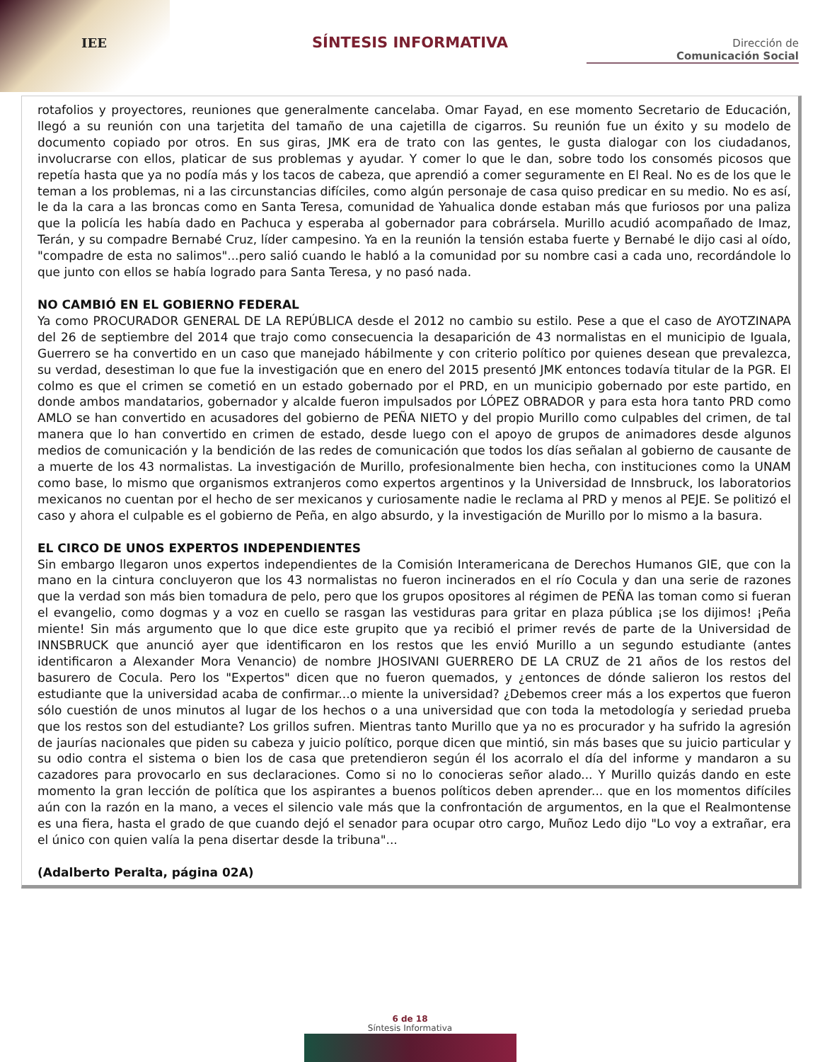IEE
SÍNTESIS INFORMATIVA
Dirección de
Comunicación Social
rotafolios y proyectores, reuniones que generalmente cancelaba. Omar Fayad, en ese momento Secretario de Educación, llegó a su reunión con una tarjetita del tamaño de una cajetilla de cigarros. Su reunión fue un éxito y su modelo de documento copiado por otros. En sus giras, JMK era de trato con las gentes, le gusta dialogar con los ciudadanos, involucrarse con ellos, platicar de sus problemas y ayudar. Y comer lo que le dan, sobre todo los consomés picosos que repetía hasta que ya no podía más y los tacos de cabeza, que aprendió a comer seguramente en El Real. No es de los que le teman a los problemas, ni a las circunstancias difíciles, como algún personaje de casa quiso predicar en su medio. No es así, le da la cara a las broncas como en Santa Teresa, comunidad de Yahualica donde estaban más que furiosos por una paliza que la policía les había dado en Pachuca y esperaba al gobernador para cobrársela. Murillo acudió acompañado de Imaz, Terán, y su compadre Bernabé Cruz, líder campesino. Ya en la reunión la tensión estaba fuerte y Bernabé le dijo casi al oído, "compadre de esta no salimos"...pero salió cuando le habló a la comunidad por su nombre casi a cada uno, recordándole lo que junto con ellos se había logrado para Santa Teresa, y no pasó nada.
NO CAMBIÓ EN EL GOBIERNO FEDERAL
Ya como PROCURADOR GENERAL DE LA REPÚBLICA desde el 2012 no cambio su estilo. Pese a que el caso de AYOTZINAPA del 26 de septiembre del 2014 que trajo como consecuencia la desaparición de 43 normalistas en el municipio de Iguala, Guerrero se ha convertido en un caso que manejado hábilmente y con criterio político por quienes desean que prevalezca, su verdad, desestiman lo que fue la investigación que en enero del 2015 presentó JMK entonces todavía titular de la PGR. El colmo es que el crimen se cometió en un estado gobernado por el PRD, en un municipio gobernado por este partido, en donde ambos mandatarios, gobernador y alcalde fueron impulsados por LÓPEZ OBRADOR y para esta hora tanto PRD como AMLO se han convertido en acusadores del gobierno de PEÑA NIETO y del propio Murillo como culpables del crimen, de tal manera que lo han convertido en crimen de estado, desde luego con el apoyo de grupos de animadores desde algunos medios de comunicación y la bendición de las redes de comunicación que todos los días señalan al gobierno de causante de a muerte de los 43 normalistas. La investigación de Murillo, profesionalmente bien hecha, con instituciones como la UNAM como base, lo mismo que organismos extranjeros como expertos argentinos y la Universidad de Innsbruck, los laboratorios mexicanos no cuentan por el hecho de ser mexicanos y curiosamente nadie le reclama al PRD y menos al PEJE. Se politizó el caso y ahora el culpable es el gobierno de Peña, en algo absurdo, y la investigación de Murillo por lo mismo a la basura.
EL CIRCO DE UNOS EXPERTOS INDEPENDIENTES
Sin embargo llegaron unos expertos independientes de la Comisión Interamericana de Derechos Humanos GIE, que con la mano en la cintura concluyeron que los 43 normalistas no fueron incinerados en el río Cocula y dan una serie de razones que la verdad son más bien tomadura de pelo, pero que los grupos opositores al régimen de PEÑA las toman como si fueran el evangelio, como dogmas y a voz en cuello se rasgan las vestiduras para gritar en plaza pública ¡se los dijimos! ¡Peña miente! Sin más argumento que lo que dice este grupito que ya recibió el primer revés de parte de la Universidad de INNSBRUCK que anunció ayer que identificaron en los restos que les envió Murillo a un segundo estudiante (antes identificaron a Alexander Mora Venancio) de nombre JHOSIVANI GUERRERO DE LA CRUZ de 21 años de los restos del basurero de Cocula. Pero los "Expertos" dicen que no fueron quemados, y ¿entonces de dónde salieron los restos del estudiante que la universidad acaba de confirmar...o miente la universidad? ¿Debemos creer más a los expertos que fueron sólo cuestión de unos minutos al lugar de los hechos o a una universidad que con toda la metodología y seriedad prueba que los restos son del estudiante? Los grillos sufren. Mientras tanto Murillo que ya no es procurador y ha sufrido la agresión de jaurías nacionales que piden su cabeza y juicio político, porque dicen que mintió, sin más bases que su juicio particular y su odio contra el sistema o bien los de casa que pretendieron según él los acorralo el día del informe y mandaron a su cazadores para provocarlo en sus declaraciones. Como si no lo conocieras señor alado... Y Murillo quizás dando en este momento la gran lección de política que los aspirantes a buenos políticos deben aprender... que en los momentos difíciles aún con la razón en la mano, a veces el silencio vale más que la confrontación de argumentos, en la que el Realmontense es una fiera, hasta el grado de que cuando dejó el senador para ocupar otro cargo, Muñoz Ledo dijo "Lo voy a extrañar, era el único con quien valía la pena disertar desde la tribuna"...
(Adalberto Peralta, página 02A)
6 de 18
Síntesis Informativa